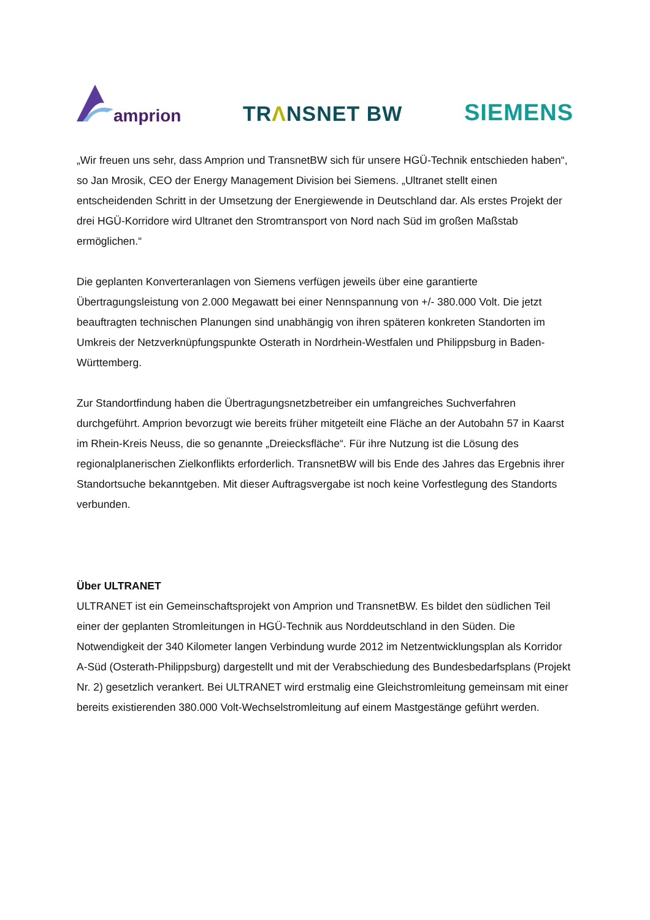amprion
TRΛNSNET BW
SIEMENS
„Wir freuen uns sehr, dass Amprion und TransnetBW sich für unsere HGÜ-Technik entschieden haben“, so Jan Mrosik, CEO der Energy Management Division bei Siemens. „Ultranet stellt einen entscheidenden Schritt in der Umsetzung der Energiewende in Deutschland dar. Als erstes Projekt der drei HGÜ-Korridore wird Ultranet den Stromtransport von Nord nach Süd im großen Maßstab ermöglichen.“
Die geplanten Konverteranlagen von Siemens verfügen jeweils über eine garantierte Übertragungsleistung von 2.000 Megawatt bei einer Nennspannung von +/- 380.000 Volt. Die jetzt beauftragten technischen Planungen sind unabhängig von ihren späteren konkreten Standorten im Umkreis der Netzverknüpfungspunkte Osterath in Nordrhein-Westfalen und Philippsburg in Baden-Württemberg.
Zur Standortfindung haben die Übertragungsnetzbetreiber ein umfangreiches Suchverfahren durchgeführt. Amprion bevorzugt wie bereits früher mitgeteilt eine Fläche an der Autobahn 57 in Kaarst im Rhein-Kreis Neuss, die so genannte „Dreiecksfläche“. Für ihre Nutzung ist die Lösung des regionalplanerischen Zielkonflikts erforderlich. TransnetBW will bis Ende des Jahres das Ergebnis ihrer Standortsuche bekanntgeben. Mit dieser Auftragsvergabe ist noch keine Vorfestlegung des Standorts verbunden.
Über ULTRANET
ULTRANET ist ein Gemeinschaftsprojekt von Amprion und TransnetBW. Es bildet den südlichen Teil einer der geplanten Stromleitungen in HGÜ-Technik aus Norddeutschland in den Süden. Die Notwendigkeit der 340 Kilometer langen Verbindung wurde 2012 im Netzentwicklungsplan als Korridor A-Süd (Osterath-Philippsburg) dargestellt und mit der Verabschiedung des Bundesbedarfsplans (Projekt Nr. 2) gesetzlich verankert. Bei ULTRANET wird erstmalig eine Gleichstromleitung gemeinsam mit einer bereits existierenden 380.000 Volt-Wechselstromleitung auf einem Mastgestänge geführt werden.